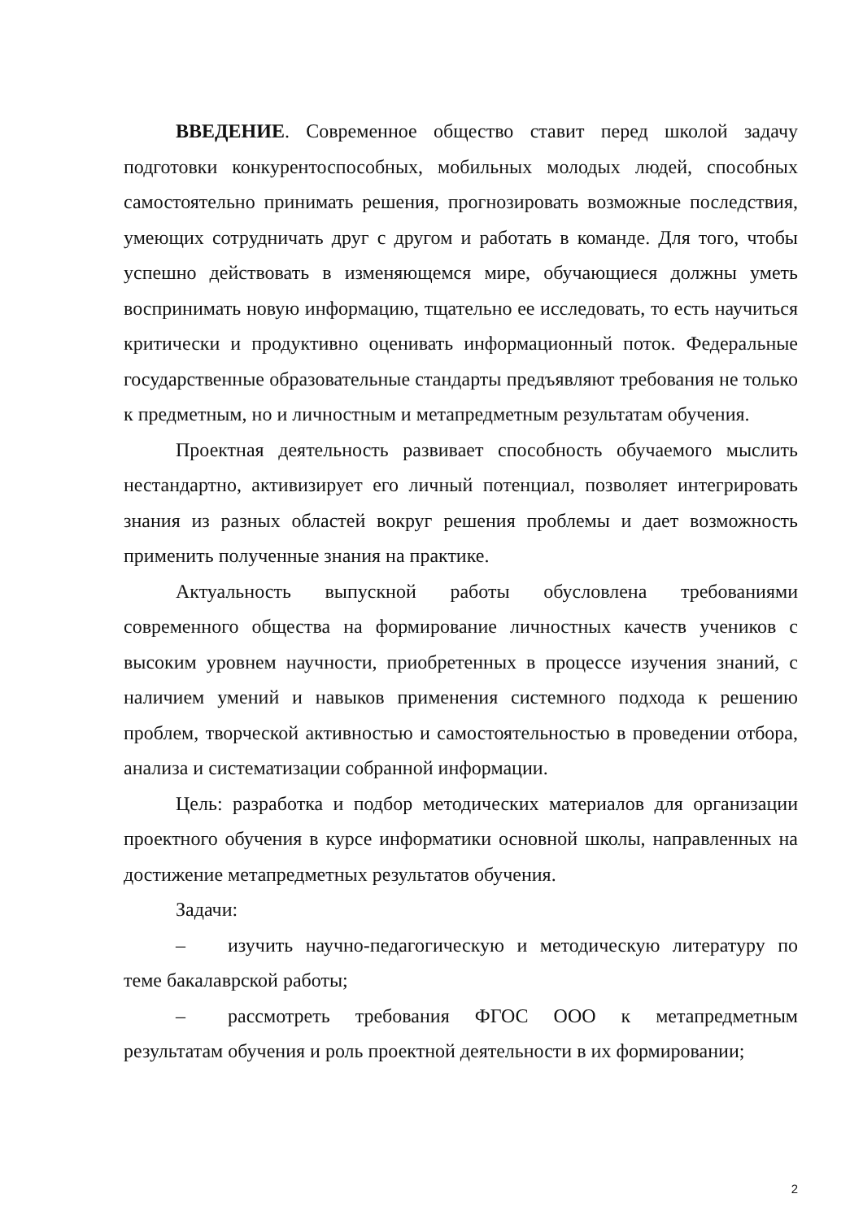ВВЕДЕНИЕ. Современное общество ставит перед школой задачу подготовки конкурентоспособных, мобильных молодых людей, способных самостоятельно принимать решения, прогнозировать возможные последствия, умеющих сотрудничать друг с другом и работать в команде. Для того, чтобы успешно действовать в изменяющемся мире, обучающиеся должны уметь воспринимать новую информацию, тщательно ее исследовать, то есть научиться критически и продуктивно оценивать информационный поток. Федеральные государственные образовательные стандарты предъявляют требования не только к предметным, но и личностным и метапредметным результатам обучения.
Проектная деятельность развивает способность обучаемого мыслить нестандартно, активизирует его личный потенциал, позволяет интегрировать знания из разных областей вокруг решения проблемы и дает возможность применить полученные знания на практике.
Актуальность выпускной работы обусловлена требованиями современного общества на формирование личностных качеств учеников с высоким уровнем научности, приобретенных в процессе изучения знаний, с наличием умений и навыков применения системного подхода к решению проблем, творческой активностью и самостоятельностью в проведении отбора, анализа и систематизации собранной информации.
Цель: разработка и подбор методических материалов для организации проектного обучения в курсе информатики основной школы, направленных на достижение метапредметных результатов обучения.
Задачи:
– изучить научно-педагогическую и методическую литературу по теме бакалаврской работы;
– рассмотреть требования ФГОС ООО к метапредметным результатам обучения и роль проектной деятельности в их формировании;
2